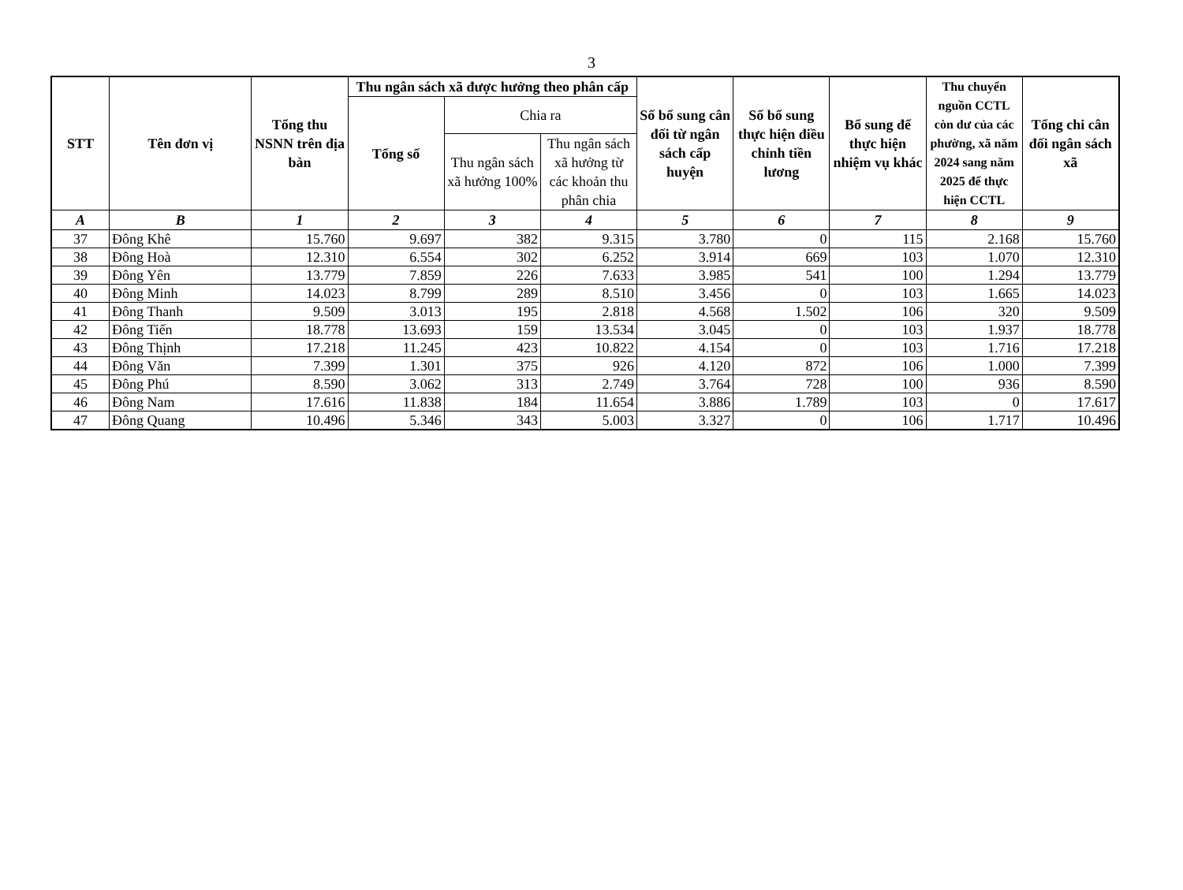3
| STT | Tên đơn vị | Tổng thu NSNN trên địa bàn | Thu ngân sách xã được hưởng theo phân cấp | | | Số bổ sung cân đối từ ngân sách cấp huyện | Số bổ sung thực hiện điều chỉnh tiền lương | Bổ sung để thực hiện nhiệm vụ khác | Thu chuyển nguồn CCTL còn dư của các phường, xã năm 2024 sang năm 2025 để thực hiện CCTL | Tổng chi cân đối ngân sách xã |
| --- | --- | --- | --- | --- | --- | --- | --- | --- | --- | --- |
| | | | Tổng số | Chia ra | | | | | | |
| | | | | Thu ngân sách xã hưởng 100% | Thu ngân sách xã hưởng từ các khoản thu phân chia | | | | | |
| A | B | 1 | 2 | 3 | 4 | 5 | 6 | 7 | 8 | 9 |
| 37 | Đông Khê | 15.760 | 9.697 | 382 | 9.315 | 3.780 | 0 | 115 | 2.168 | 15.760 |
| 38 | Đông Hoà | 12.310 | 6.554 | 302 | 6.252 | 3.914 | 669 | 103 | 1.070 | 12.310 |
| 39 | Đông Yên | 13.779 | 7.859 | 226 | 7.633 | 3.985 | 541 | 100 | 1.294 | 13.779 |
| 40 | Đông Minh | 14.023 | 8.799 | 289 | 8.510 | 3.456 | 0 | 103 | 1.665 | 14.023 |
| 41 | Đông Thanh | 9.509 | 3.013 | 195 | 2.818 | 4.568 | 1.502 | 106 | 320 | 9.509 |
| 42 | Đông Tiến | 18.778 | 13.693 | 159 | 13.534 | 3.045 | 0 | 103 | 1.937 | 18.778 |
| 43 | Đông Thịnh | 17.218 | 11.245 | 423 | 10.822 | 4.154 | 0 | 103 | 1.716 | 17.218 |
| 44 | Đông Văn | 7.399 | 1.301 | 375 | 926 | 4.120 | 872 | 106 | 1.000 | 7.399 |
| 45 | Đông Phú | 8.590 | 3.062 | 313 | 2.749 | 3.764 | 728 | 100 | 936 | 8.590 |
| 46 | Đông Nam | 17.616 | 11.838 | 184 | 11.654 | 3.886 | 1.789 | 103 | 0 | 17.617 |
| 47 | Đông Quang | 10.496 | 5.346 | 343 | 5.003 | 3.327 | 0 | 106 | 1.717 | 10.496 |